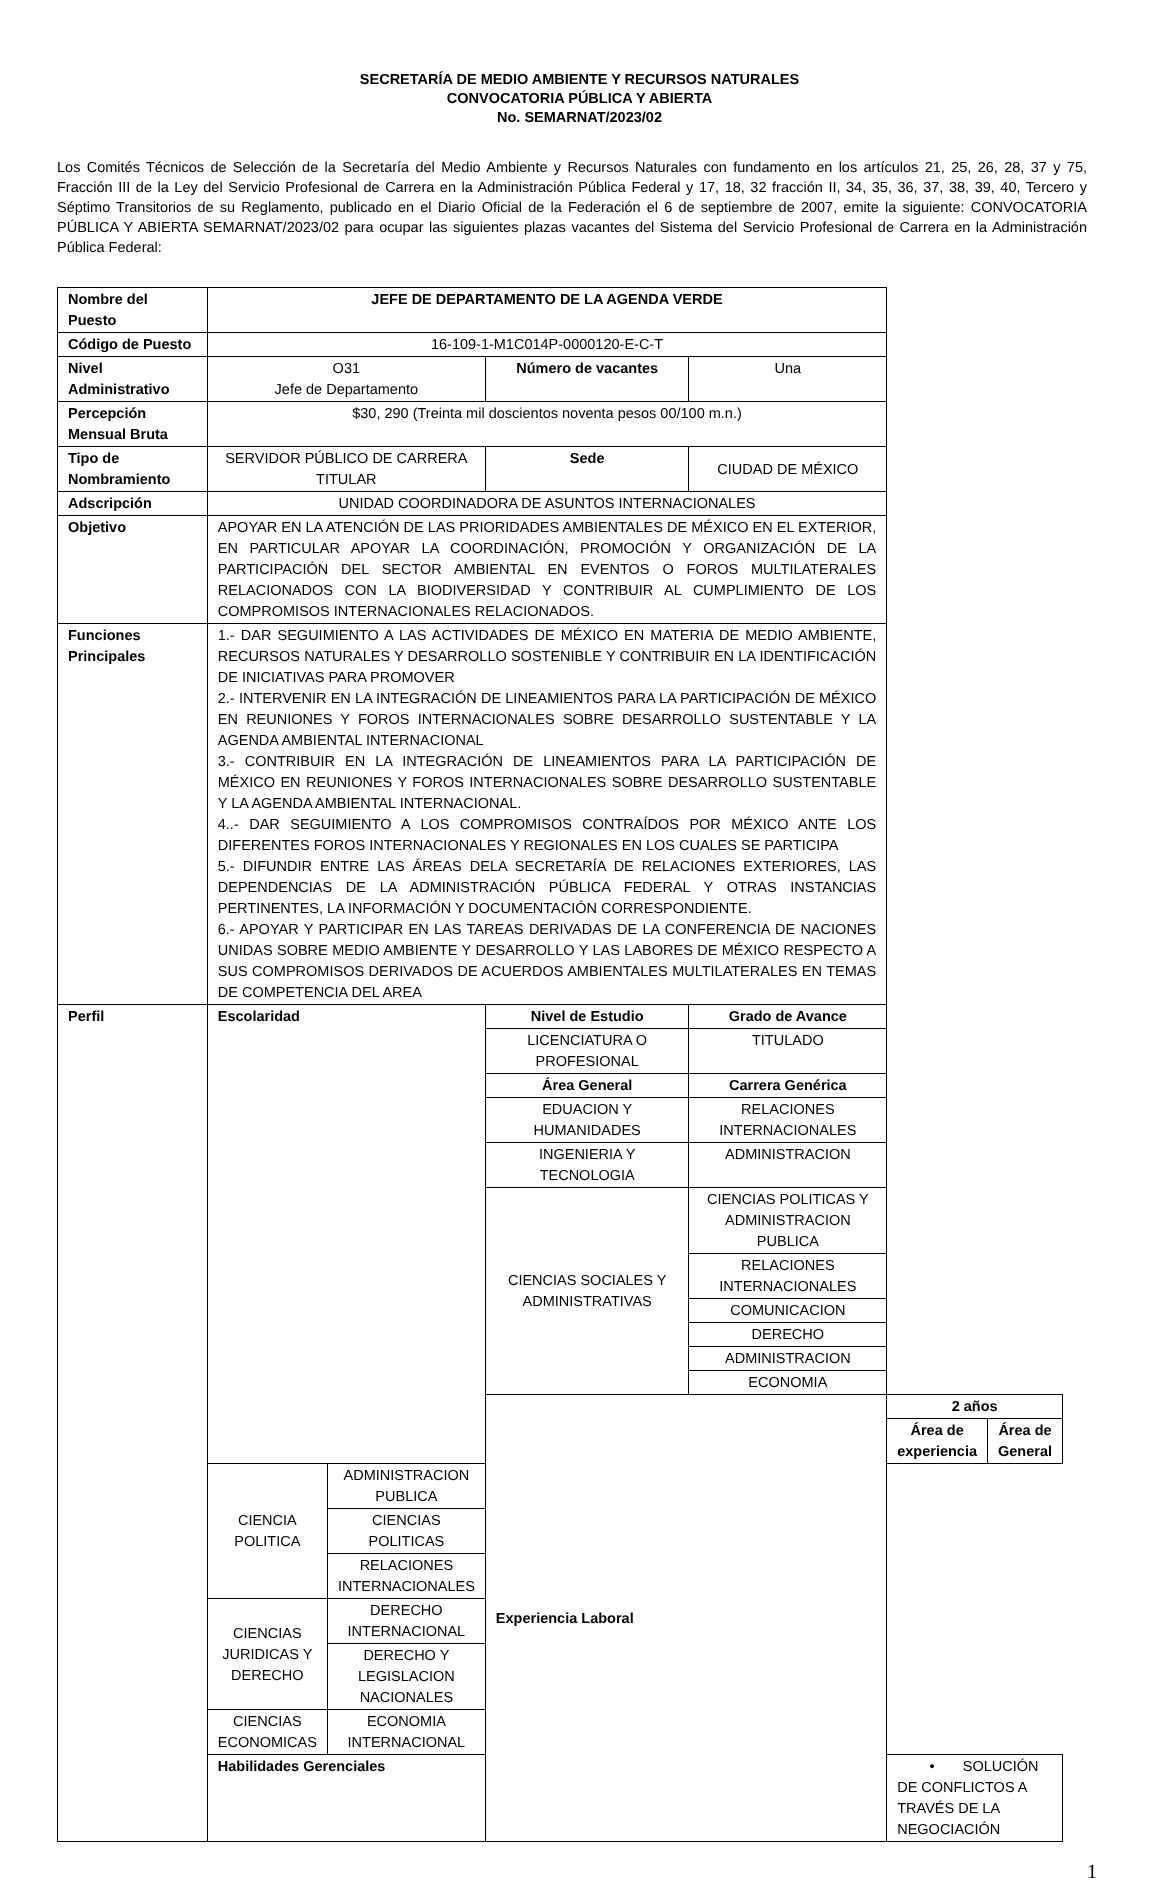SECRETARÍA DE MEDIO AMBIENTE Y RECURSOS NATURALES
CONVOCATORIA PÚBLICA Y ABIERTA
No. SEMARNAT/2023/02
Los Comités Técnicos de Selección de la Secretaría del Medio Ambiente y Recursos Naturales con fundamento en los artículos 21, 25, 26, 28, 37 y 75, Fracción III de la Ley del Servicio Profesional de Carrera en la Administración Pública Federal y 17, 18, 32 fracción II, 34, 35, 36, 37, 38, 39, 40, Tercero y Séptimo Transitorios de su Reglamento, publicado en el Diario Oficial de la Federación el 6 de septiembre de 2007, emite la siguiente: CONVOCATORIA PÚBLICA Y ABIERTA SEMARNAT/2023/02 para ocupar las siguientes plazas vacantes del Sistema del Servicio Profesional de Carrera en la Administración Pública Federal:
| Nombre del Puesto | JEFE DE DEPARTAMENTO DE LA AGENDA VERDE | | | | | |
| Código de Puesto | 16-109-1-M1C014P-0000120-E-C-T | | | | | |
| Nivel Administrativo | O31 Jefe de Departamento | | Número de vacantes | Una | | |
| Percepción Mensual Bruta | $30, 290 (Treinta mil doscientos noventa pesos 00/100 m.n.) | | | | | |
| Tipo de Nombramiento | SERVIDOR PÚBLICO DE CARRERA TITULAR | | Sede | CIUDAD DE MÉXICO | | |
| Adscripción | UNIDAD COORDINADORA DE ASUNTOS INTERNACIONALES | | | | | |
| Objetivo | APOYAR EN LA ATENCIÓN DE LAS PRIORIDADES AMBIENTALES DE MÉXICO EN EL EXTERIOR, EN PARTICULAR APOYAR LA COORDINACIÓN, PROMOCIÓN Y ORGANIZACIÓN DE LA PARTICIPACIÓN DEL SECTOR AMBIENTAL EN EVENTOS O FOROS MULTILATERALES RELACIONADOS CON LA BIODIVERSIDAD Y CONTRIBUIR AL CUMPLIMIENTO DE LOS COMPROMISOS INTERNACIONALES RELACIONADOS. | | | | | |
| Funciones Principales | 1.- DAR SEGUIMIENTO A LAS ACTIVIDADES DE MÉXICO EN MATERIA DE MEDIO AMBIENTE, RECURSOS NATURALES Y DESARROLLO SOSTENIBLE Y CONTRIBUIR EN LA IDENTIFICACIÓN DE INICIATIVAS PARA PROMOVER 2.- INTERVENIR EN LA INTEGRACIÓN DE LINEAMIENTOS PARA LA PARTICIPACIÓN DE MÉXICO EN REUNIONES Y FOROS INTERNACIONALES SOBRE DESARROLLO SUSTENTABLE Y LA AGENDA AMBIENTAL INTERNACIONAL 3.- CONTRIBUIR EN LA INTEGRACIÓN DE LINEAMIENTOS PARA LA PARTICIPACIÓN DE MÉXICO EN REUNIONES Y FOROS INTERNACIONALES SOBRE DESARROLLO SUSTENTABLE Y LA AGENDA AMBIENTAL INTERNACIONAL. 4..- DAR SEGUIMIENTO A LOS COMPROMISOS CONTRAÍDOS POR MÉXICO ANTE LOS DIFERENTES FOROS INTERNACIONALES Y REGIONALES EN LOS CUALES SE PARTICIPA 5.- DIFUNDIR ENTRE LAS ÁREAS DELA SECRETARÍA DE RELACIONES EXTERIORES, LAS DEPENDENCIAS DE LA ADMINISTRACIÓN PÚBLICA FEDERAL Y OTRAS INSTANCIAS PERTINENTES, LA INFORMACIÓN Y DOCUMENTACIÓN CORRESPONDIENTE. 6.- APOYAR Y PARTICIPAR EN LAS TAREAS DERIVADAS DE LA CONFERENCIA DE NACIONES UNIDAS SOBRE MEDIO AMBIENTE Y DESARROLLO Y LAS LABORES DE MÉXICO RESPECTO A SUS COMPROMISOS DERIVADOS DE ACUERDOS AMBIENTALES MULTILATERALES EN TEMAS DE COMPETENCIA DEL AREA | | | | | |
| Perfil | Escolaridad | | Nivel de Estudio | Grado de Avance | | |
| | | | LICENCIATURA O PROFESIONAL | TITULADO | | |
| | | | Área General | Carrera Genérica | | |
| | | | EDUACION Y HUMANIDADES | RELACIONES INTERNACIONALES | | |
| | | | INGENIERIA Y TECNOLOGIA | ADMINISTRACION | | |
| | | | CIENCIAS SOCIALES Y ADMINISTRATIVAS | CIENCIAS POLITICAS Y ADMINISTRACION PUBLICA | | |
| | | | | RELACIONES INTERNACIONALES | | |
| | | | | COMUNICACION | | |
| | | | | DERECHO | | |
| | | | | ADMINISTRACION | | |
| | | | | ECONOMIA | | |
| | | | Experiencia Laboral | | 2 años | |
| | | | | | Área de experiencia | Área de General |
| | CIENCIA POLITICA | ADMINISTRACION PUBLICA | | | | |
| | | CIENCIAS POLITICAS | | | | |
| | | RELACIONES INTERNACIONALES | | | | |
| | CIENCIAS JURIDICAS Y DERECHO | DERECHO INTERNACIONAL | | | | |
| | | DERECHO Y LEGISLACION NACIONALES | | | | |
| | CIENCIAS ECONOMICAS | ECONOMIA INTERNACIONAL | | | | |
| | Habilidades Gerenciales | | | | • SOLUCIÓN DE CONFLICTOS A TRAVÉS DE LA NEGOCIACIÓN | |
1